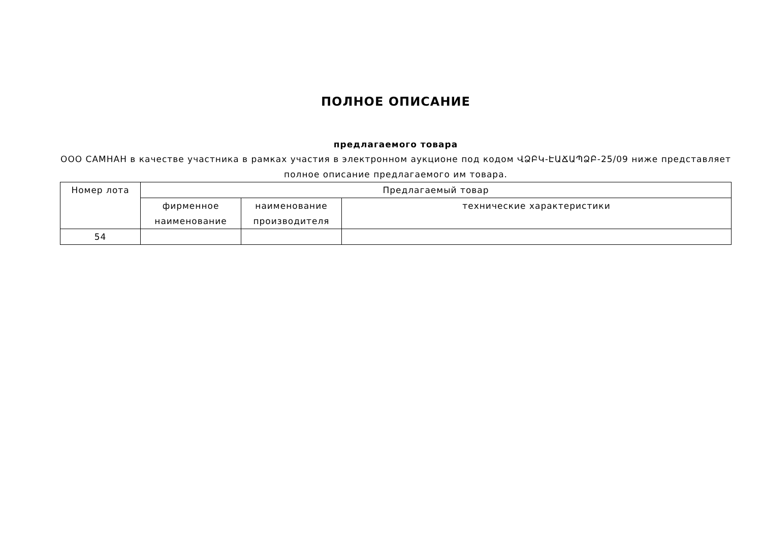ПОЛНОЕ ОПИСАНИЕ
предлагаемого товара
ООО САМНАН в качестве участника в рамках участия в электронном аукционе под кодом ՎՁԲԿ-ԷԱՃԱՊՁԲ-25/09 ниже представляет полное описание предлагаемого им товара.
| Номер лота | Предлагаемый товар | | |
| --- | --- | --- | --- |
| | фирменное наименование | наименование производителя | технические характеристики |
| 54 | | | |